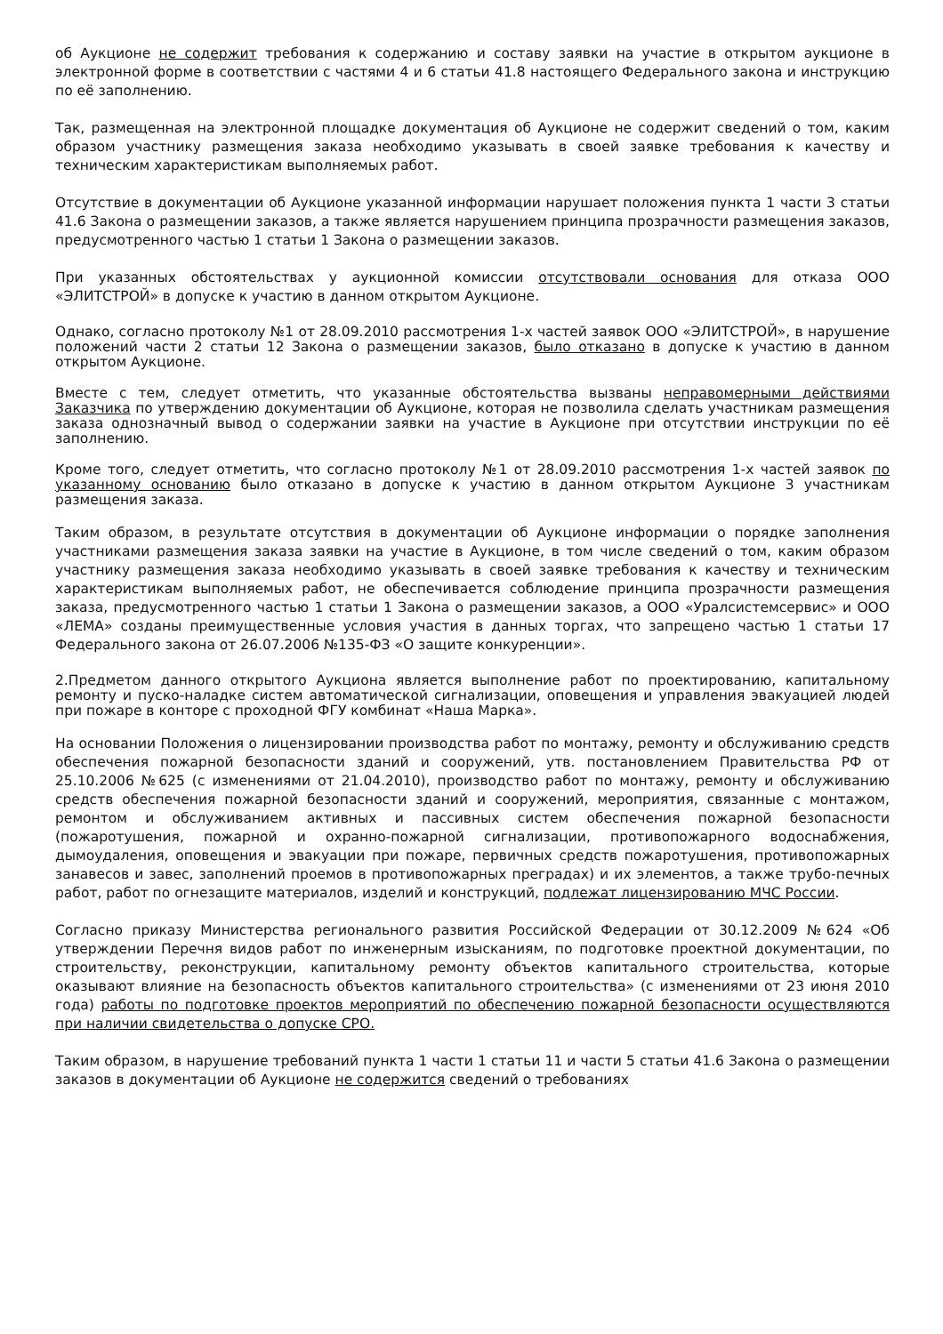об Аукционе не содержит требования к содержанию и составу заявки на участие в открытом аукционе в электронной форме в соответствии с частями 4 и 6 статьи 41.8 настоящего Федерального закона и инструкцию по её заполнению.
Так, размещенная на электронной площадке документация об Аукционе не содержит сведений о том, каким образом участнику размещения заказа необходимо указывать в своей заявке требования к качеству и техническим характеристикам выполняемых работ.
Отсутствие в документации об Аукционе указанной информации нарушает положения пункта 1 части 3 статьи 41.6 Закона о размещении заказов, а также является нарушением принципа прозрачности размещения заказов, предусмотренного частью 1 статьи 1 Закона о размещении заказов.
При указанных обстоятельствах у аукционной комиссии отсутствовали основания для отказа ООО «ЭЛИТСТРОЙ» в допуске к участию в данном открытом Аукционе.
Однако, согласно протоколу №1 от 28.09.2010 рассмотрения 1-х частей заявок ООО «ЭЛИТСТРОЙ», в нарушение положений части 2 статьи 12 Закона о размещении заказов, было отказано в допуске к участию в данном открытом Аукционе.
Вместе с тем, следует отметить, что указанные обстоятельства вызваны неправомерными действиями Заказчика по утверждению документации об Аукционе, которая не позволила сделать участникам размещения заказа однозначный вывод о содержании заявки на участие в Аукционе при отсутствии инструкции по её заполнению.
Кроме того, следует отметить, что согласно протоколу №1 от 28.09.2010 рассмотрения 1-х частей заявок по указанному основанию было отказано в допуске к участию в данном открытом Аукционе 3 участникам размещения заказа.
Таким образом, в результате отсутствия в документации об Аукционе информации о порядке заполнения участниками размещения заказа заявки на участие в Аукционе, в том числе сведений о том, каким образом участнику размещения заказа необходимо указывать в своей заявке требования к качеству и техническим характеристикам выполняемых работ, не обеспечивается соблюдение принципа прозрачности размещения заказа, предусмотренного частью 1 статьи 1 Закона о размещении заказов, а ООО «Уралсистемсервис» и ООО «ЛЕМА» созданы преимущественные условия участия в данных торгах, что запрещено частью 1 статьи 17 Федерального закона от 26.07.2006 №135-ФЗ «О защите конкуренции».
2.Предметом данного открытого Аукциона является выполнение работ по проектированию, капитальному ремонту и пуско-наладке систем автоматической сигнализации, оповещения и управления эвакуацией людей при пожаре в конторе с проходной ФГУ комбинат «Наша Марка».
На основании Положения о лицензировании производства работ по монтажу, ремонту и обслуживанию средств обеспечения пожарной безопасности зданий и сооружений, утв. постановлением Правительства РФ от 25.10.2006 №625 (с изменениями от 21.04.2010), производство работ по монтажу, ремонту и обслуживанию средств обеспечения пожарной безопасности зданий и сооружений, мероприятия, связанные с монтажом, ремонтом и обслуживанием активных и пассивных систем обеспечения пожарной безопасности (пожаротушения, пожарной и охранно-пожарной сигнализации, противопожарного водоснабжения, дымоудаления, оповещения и эвакуации при пожаре, первичных средств пожаротушения, противопожарных занавесов и завес, заполнений проемов в противопожарных преградах) и их элементов, а также трубо-печных работ, работ по огнезащите материалов, изделий и конструкций, подлежат лицензированию МЧС России.
Согласно приказу Министерства регионального развития Российской Федерации от 30.12.2009 №624 «Об утверждении Перечня видов работ по инженерным изысканиям, по подготовке проектной документации, по строительству, реконструкции, капитальному ремонту объектов капитального строительства, которые оказывают влияние на безопасность объектов капитального строительства» (с изменениями от 23 июня 2010 года) работы по подготовке проектов мероприятий по обеспечению пожарной безопасности осуществляются при наличии свидетельства о допуске СРО.
Таким образом, в нарушение требований пункта 1 части 1 статьи 11 и части 5 статьи 41.6 Закона о размещении заказов в документации об Аукционе не содержится сведений о требованиях